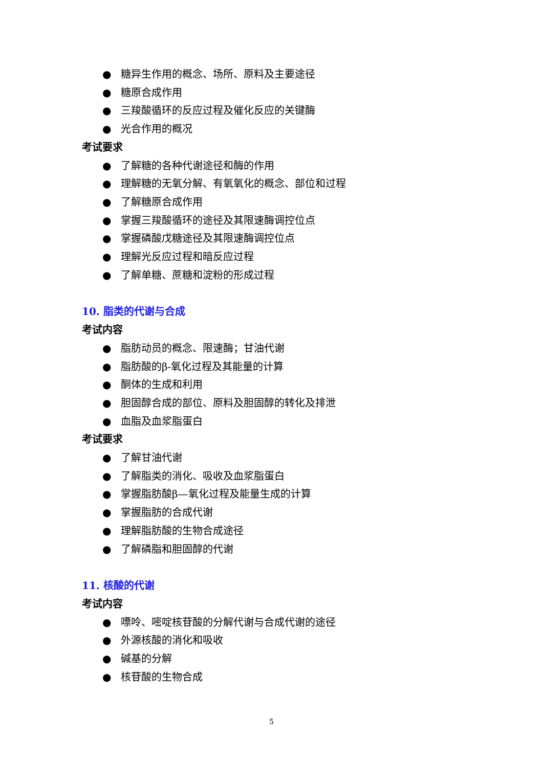● 糖异生作用的概念、场所、原料及主要途径
● 糖原合成作用
● 三羧酸循环的反应过程及催化反应的关键酶
● 光合作用的概况
考试要求
● 了解糖的各种代谢途径和酶的作用
● 理解糖的无氧分解、有氧氧化的概念、部位和过程
● 了解糖原合成作用
● 掌握三羧酸循环的途径及其限速酶调控位点
● 掌握磷酸戊糖途径及其限速酶调控位点
● 理解光反应过程和暗反应过程
● 了解单糖、蔗糖和淀粉的形成过程
10. 脂类的代谢与合成
考试内容
● 脂肪动员的概念、限速酶；甘油代谢
● 脂肪酸的β-氧化过程及其能量的计算
● 酮体的生成和利用
● 胆固醇合成的部位、原料及胆固醇的转化及排泄
● 血脂及血浆脂蛋白
考试要求
● 了解甘油代谢
● 了解脂类的消化、吸收及血浆脂蛋白
● 掌握脂肪酸β—氧化过程及能量生成的计算
● 掌握脂肪的合成代谢
● 理解脂肪酸的生物合成途径
● 了解磷脂和胆固醇的代谢
11. 核酸的代谢
考试内容
● 嘌呤、嘧啶核苷酸的分解代谢与合成代谢的途径
● 外源核酸的消化和吸收
● 碱基的分解
● 核苷酸的生物合成
5